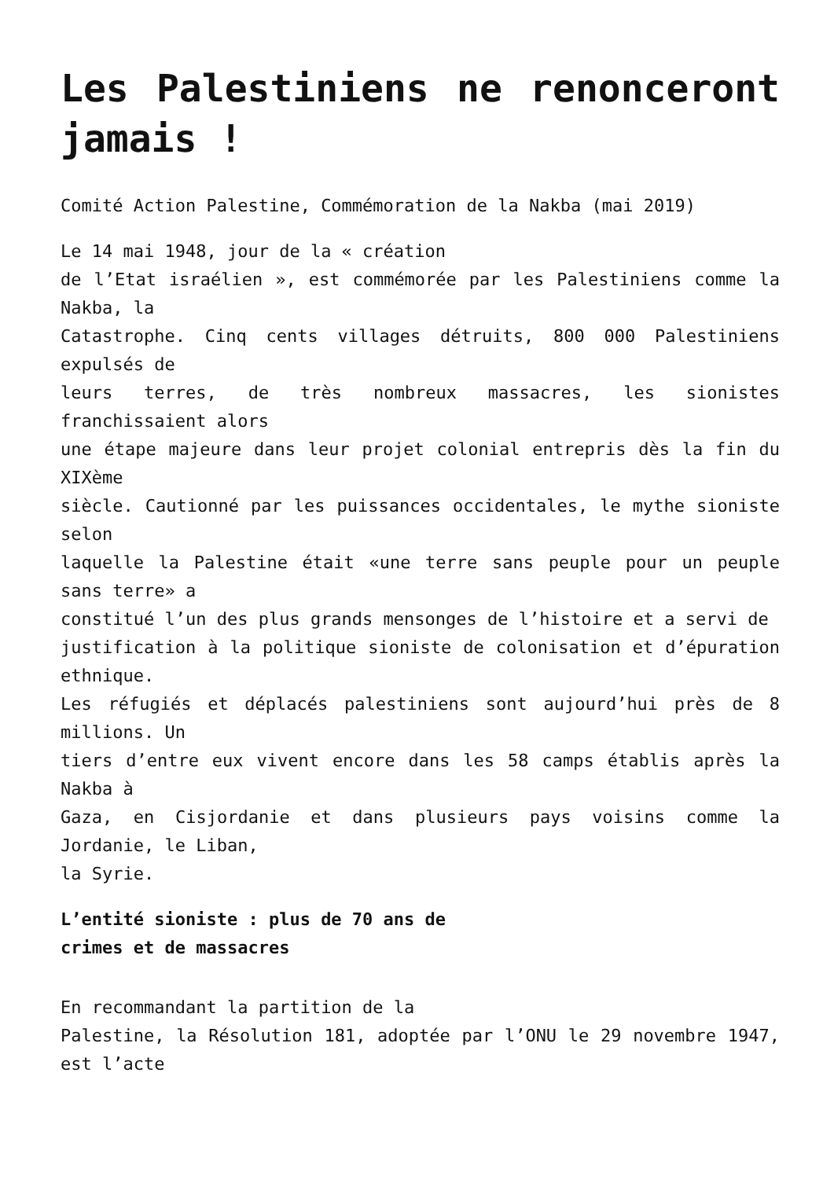Les Palestiniens ne renonceront jamais !
Comité Action Palestine, Commémoration de la Nakba (mai 2019)
Le 14 mai 1948, jour de la « création
de l’Etat israélien », est commémorée par les Palestiniens comme la Nakba, la
Catastrophe. Cinq cents villages détruits, 800 000 Palestiniens expulsés de
leurs terres, de très nombreux massacres, les sionistes franchissaient alors
une étape majeure dans leur projet colonial entrepris dès la fin du XIXème
siècle. Cautionné par les puissances occidentales, le mythe sioniste selon
laquelle la Palestine était «une terre sans peuple pour un peuple sans terre» a
constitué l’un des plus grands mensonges de l’histoire et a servi de
justification à la politique sioniste de colonisation et d’épuration ethnique.
Les réfugiés et déplacés palestiniens sont aujourd’hui près de 8 millions. Un
tiers d’entre eux vivent encore dans les 58 camps établis après la Nakba à
Gaza, en Cisjordanie et dans plusieurs pays voisins comme la Jordanie, le Liban,
la Syrie.
L’entité sioniste : plus de 70 ans de
crimes et de massacres
En recommandant la partition de la
Palestine, la Résolution 181, adoptée par l’ONU le 29 novembre 1947, est l’acte